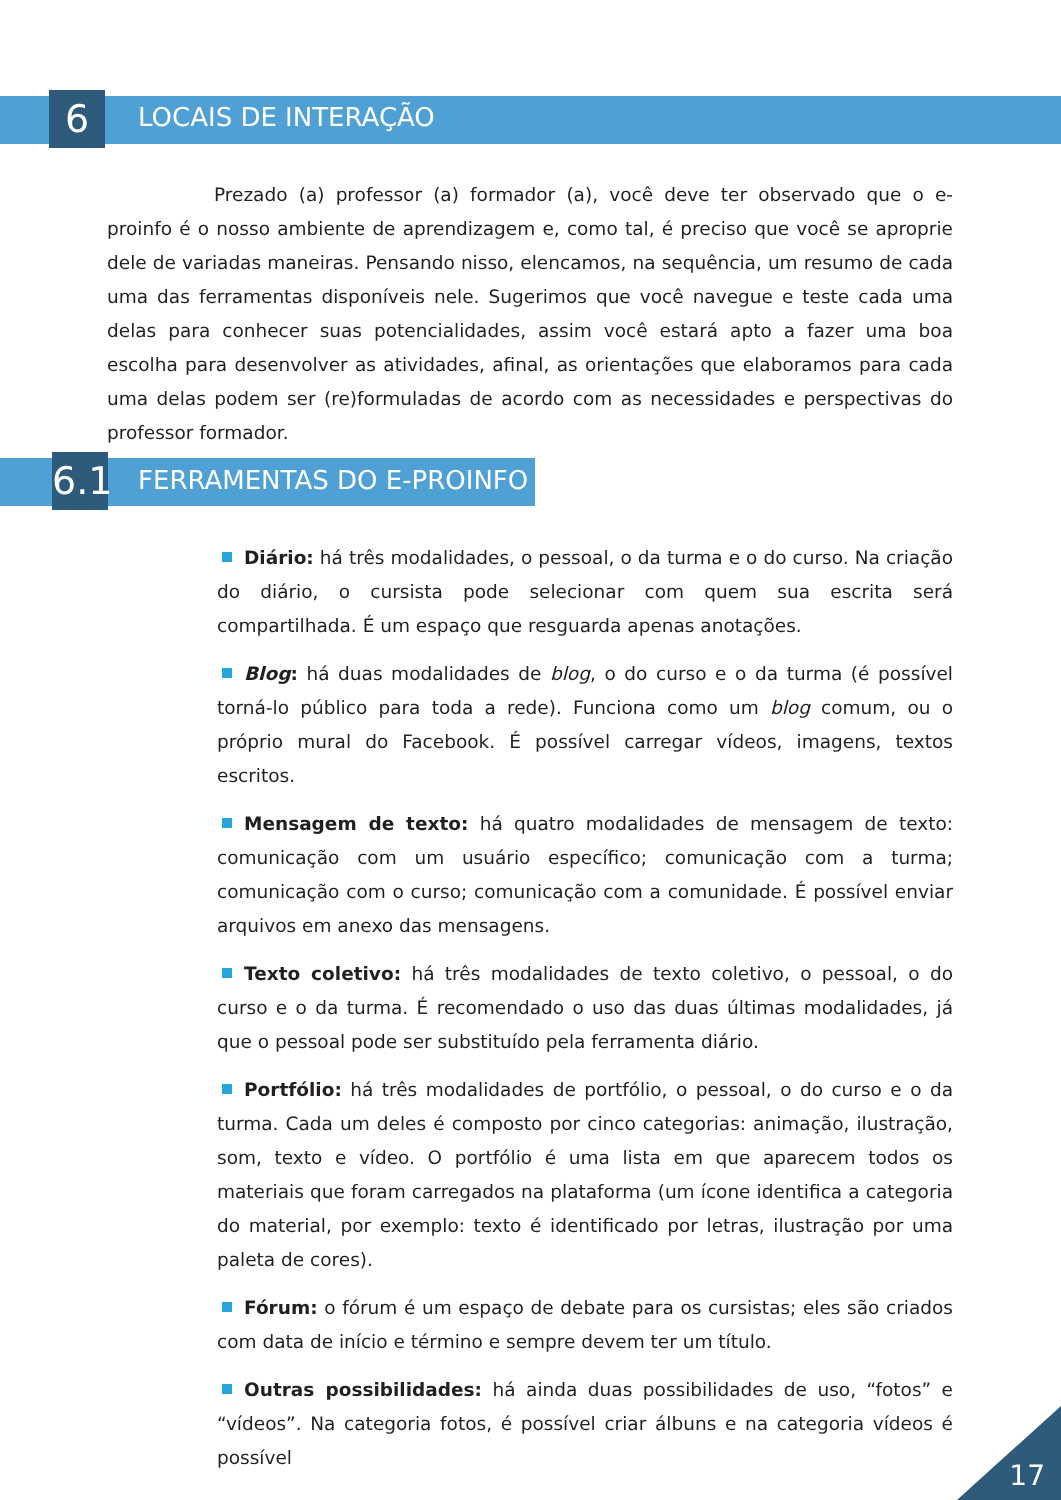6 LOCAIS DE INTERAÇÃO
Prezado (a) professor (a) formador (a), você deve ter observado que o e-proinfo é o nosso ambiente de aprendizagem e, como tal, é preciso que você se aproprie dele de variadas maneiras. Pensando nisso, elencamos, na sequência, um resumo de cada uma das ferramentas disponíveis nele. Sugerimos que você navegue e teste cada uma delas para conhecer suas potencialidades, assim você estará apto a fazer uma boa escolha para desenvolver as atividades, afinal, as orientações que elaboramos para cada uma delas podem ser (re)formuladas de acordo com as necessidades e perspectivas do professor formador.
6.1
FERRAMENTAS DO E-PROINFO
Diário: há três modalidades, o pessoal, o da turma e o do curso. Na criação do diário, o cursista pode selecionar com quem sua escrita será compartilhada. É um espaço que resguarda apenas anotações.
Blog: há duas modalidades de blog, o do curso e o da turma (é possível torná-lo público para toda a rede). Funciona como um blog comum, ou o próprio mural do Facebook. É possível carregar vídeos, imagens, textos escritos.
Mensagem de texto: há quatro modalidades de mensagem de texto: comunicação com um usuário específico; comunicação com a turma; comunicação com o curso; comunicação com a comunidade. É possível enviar arquivos em anexo das mensagens.
Texto coletivo: há três modalidades de texto coletivo, o pessoal, o do curso e o da turma. É recomendado o uso das duas últimas modalidades, já que o pessoal pode ser substituído pela ferramenta diário.
Portfólio: há três modalidades de portfólio, o pessoal, o do curso e o da turma. Cada um deles é composto por cinco categorias: animação, ilustração, som, texto e vídeo. O portfólio é uma lista em que aparecem todos os materiais que foram carregados na plataforma (um ícone identifica a categoria do material, por exemplo: texto é identificado por letras, ilustração por uma paleta de cores).
Fórum: o fórum é um espaço de debate para os cursistas; eles são criados com data de início e término e sempre devem ter um título.
Outras possibilidades: há ainda duas possibilidades de uso, “fotos” e “vídeos”. Na categoria fotos, é possível criar álbuns e na categoria vídeos é possível
17